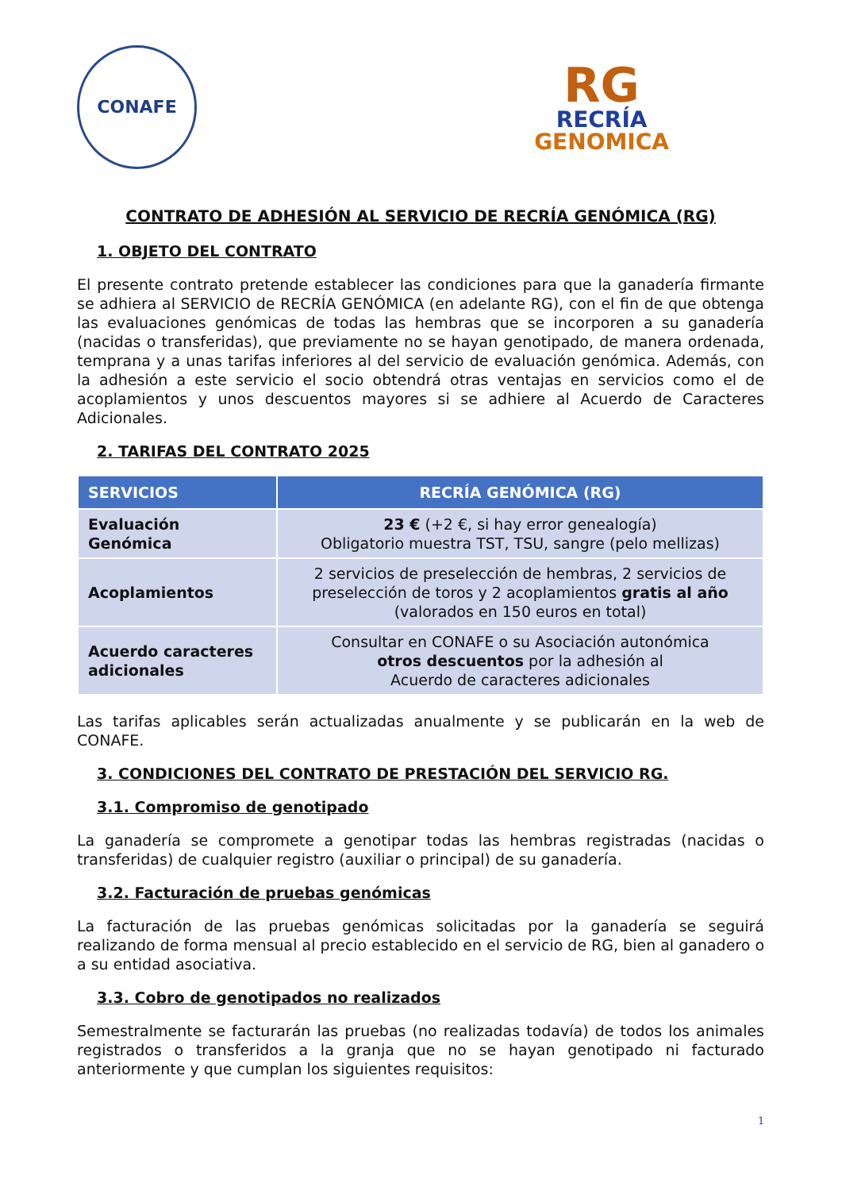CONAFE
RG
RECRÍA
GENOMICA
CONTRATO DE ADHESIÓN AL SERVICIO DE RECRÍA GENÓMICA (RG)
1. OBJETO DEL CONTRATO
El presente contrato pretende establecer las condiciones para que la ganadería firmante se adhiera al SERVICIO de RECRÍA GENÓMICA (en adelante RG), con el fin de que obtenga las evaluaciones genómicas de todas las hembras que se incorporen a su ganadería (nacidas o transferidas), que previamente no se hayan genotipado, de manera ordenada, temprana y a unas tarifas inferiores al del servicio de evaluación genómica. Además, con la adhesión a este servicio el socio obtendrá otras ventajas en servicios como el de acoplamientos y unos descuentos mayores si se adhiere al Acuerdo de Caracteres Adicionales.
2. TARIFAS DEL CONTRATO 2025
| SERVICIOS | RECRÍA GENÓMICA (RG) |
| --- | --- |
| Evaluación Genómica | 23 € (+2 €, si hay error genealogía) Obligatorio muestra TST, TSU, sangre (pelo mellizas) |
| Acoplamientos | 2 servicios de preselección de hembras, 2 servicios de preselección de toros y 2 acoplamientos gratis al año (valorados en 150 euros en total) |
| Acuerdo caracteres adicionales | Consultar en CONAFE o su Asociación autonómica otros descuentos por la adhesión al Acuerdo de caracteres adicionales |
Las tarifas aplicables serán actualizadas anualmente y se publicarán en la web de CONAFE.
3. CONDICIONES DEL CONTRATO DE PRESTACIÓN DEL SERVICIO RG.
3.1. Compromiso de genotipado
La ganadería se compromete a genotipar todas las hembras registradas (nacidas o transferidas) de cualquier registro (auxiliar o principal) de su ganadería.
3.2. Facturación de pruebas genómicas
La facturación de las pruebas genómicas solicitadas por la ganadería se seguirá realizando de forma mensual al precio establecido en el servicio de RG, bien al ganadero o a su entidad asociativa.
3.3. Cobro de genotipados no realizados
Semestralmente se facturarán las pruebas (no realizadas todavía) de todos los animales registrados o transferidos a la granja que no se hayan genotipado ni facturado anteriormente y que cumplan los siguientes requisitos:
1